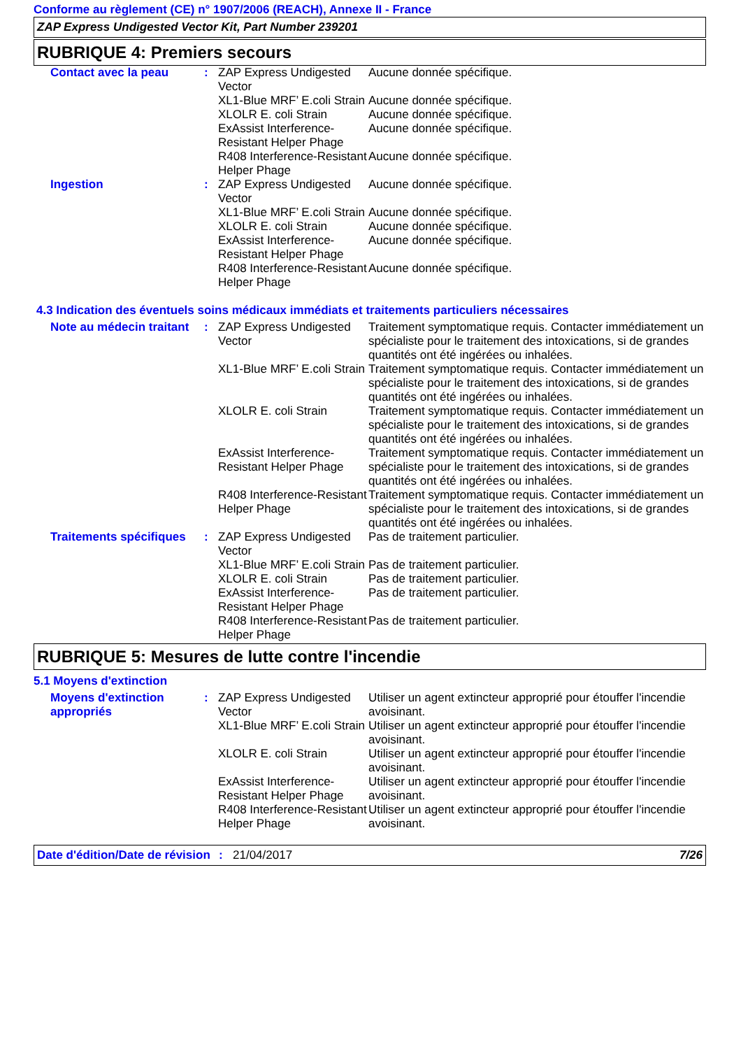Conforme au règlement (CE) n° 1907/2006 (REACH), Annexe II - France
ZAP Express Undigested Vector Kit, Part Number 239201
RUBRIQUE 4: Premiers secours
| Contact avec la peau | : | ZAP Express Undigested Vector | Aucune donnée spécifique. |
| | | XL1-Blue MRF’ E.coli Strain | Aucune donnée spécifique. |
| | | XLOLR E. coli Strain | Aucune donnée spécifique. |
| | | ExAssist Interference-Resistant Helper Phage | Aucune donnée spécifique. |
| | | R408 Interference-Resistant Helper Phage | Aucune donnée spécifique. |
| Ingestion | : | ZAP Express Undigested Vector | Aucune donnée spécifique. |
| | | XL1-Blue MRF’ E.coli Strain | Aucune donnée spécifique. |
| | | XLOLR E. coli Strain | Aucune donnée spécifique. |
| | | ExAssist Interference-Resistant Helper Phage | Aucune donnée spécifique. |
| | | R408 Interference-Resistant Helper Phage | Aucune donnée spécifique. |
4.3 Indication des éventuels soins médicaux immédiats et traitements particuliers nécessaires
| Note au médecin traitant | : | ZAP Express Undigested Vector | Traitement symptomatique requis. Contacter immédiatement un spécialiste pour le traitement des intoxications, si de grandes quantités ont été ingérées ou inhalées. |
| | | XL1-Blue MRF’ E.coli Strain | Traitement symptomatique requis. Contacter immédiatement un spécialiste pour le traitement des intoxications, si de grandes quantités ont été ingérées ou inhalées. |
| | | XLOLR E. coli Strain | Traitement symptomatique requis. Contacter immédiatement un spécialiste pour le traitement des intoxications, si de grandes quantités ont été ingérées ou inhalées. |
| | | ExAssist Interference-Resistant Helper Phage | Traitement symptomatique requis. Contacter immédiatement un spécialiste pour le traitement des intoxications, si de grandes quantités ont été ingérées ou inhalées. |
| | | R408 Interference-Resistant Helper Phage | Traitement symptomatique requis. Contacter immédiatement un spécialiste pour le traitement des intoxications, si de grandes quantités ont été ingérées ou inhalées. |
| Traitements spécifiques | : | ZAP Express Undigested Vector | Pas de traitement particulier. |
| | | XL1-Blue MRF’ E.coli Strain | Pas de traitement particulier. |
| | | XLOLR E. coli Strain | Pas de traitement particulier. |
| | | ExAssist Interference-Resistant Helper Phage | Pas de traitement particulier. |
| | | R408 Interference-Resistant Helper Phage | Pas de traitement particulier. |
RUBRIQUE 5: Mesures de lutte contre l'incendie
5.1 Moyens d'extinction
| Moyens d'extinction appropriés | : | ZAP Express Undigested Vector | Utiliser un agent extincteur approprié pour étouffer l'incendie avoisinant. |
| | | XL1-Blue MRF’ E.coli Strain | Utiliser un agent extincteur approprié pour étouffer l'incendie avoisinant. |
| | | XLOLR E. coli Strain | Utiliser un agent extincteur approprié pour étouffer l'incendie avoisinant. |
| | | ExAssist Interference-Resistant Helper Phage | Utiliser un agent extincteur approprié pour étouffer l'incendie avoisinant. |
| | | R408 Interference-Resistant Helper Phage | Utiliser un agent extincteur approprié pour étouffer l'incendie avoisinant. |
Date d'édition/Date de révision
: 21/04/2017 7/26